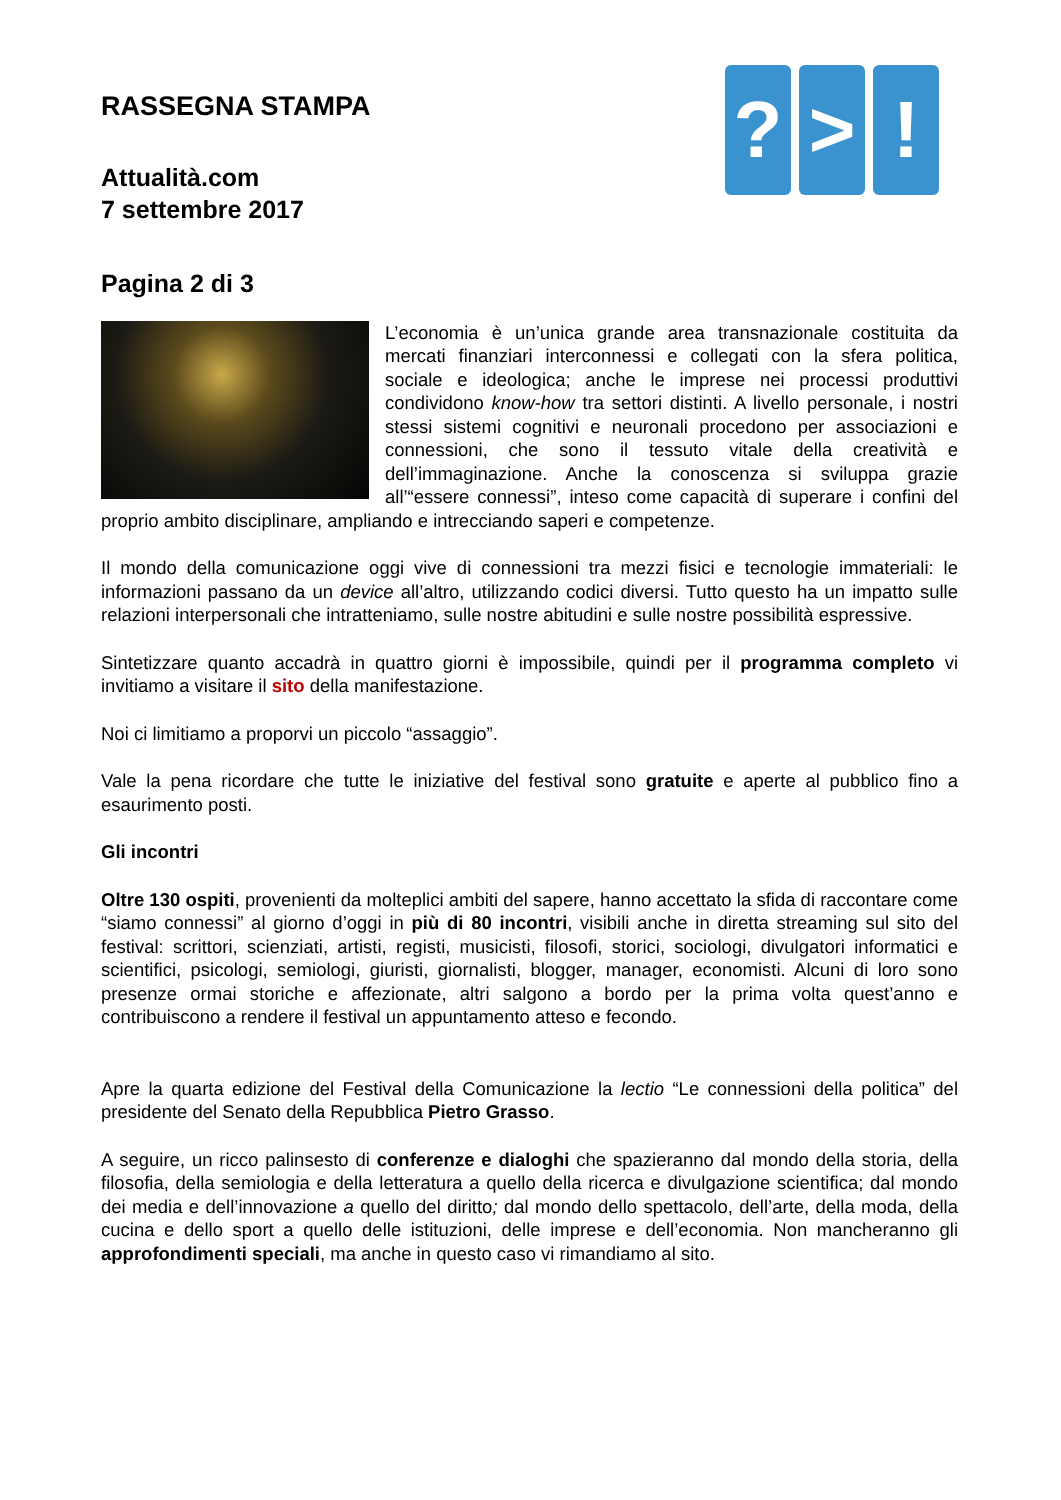? > !
RASSEGNA STAMPA
Attualità.com
7 settembre 2017
Pagina 2 di 3
L’economia è un’unica grande area transnazionale costituita da mercati finanziari interconnessi e collegati con la sfera politica, sociale e ideologica; anche le imprese nei processi produttivi condividono know-how tra settori distinti. A livello personale, i nostri stessi sistemi cognitivi e neuronali procedono per associazioni e connessioni, che sono il tessuto vitale della creatività e dell’immaginazione. Anche la conoscenza si sviluppa grazie all’“essere connessi”, inteso come capacità di superare i confini del proprio ambito disciplinare, ampliando e intrecciando saperi e competenze.
Il mondo della comunicazione oggi vive di connessioni tra mezzi fisici e tecnologie immateriali: le informazioni passano da un device all’altro, utilizzando codici diversi. Tutto questo ha un impatto sulle relazioni interpersonali che intratteniamo, sulle nostre abitudini e sulle nostre possibilità espressive.
Sintetizzare quanto accadrà in quattro giorni è impossibile, quindi per il programma completo vi invitiamo a visitare il sito della manifestazione.
Noi ci limitiamo a proporvi un piccolo “assaggio”.
Vale la pena ricordare che tutte le iniziative del festival sono gratuite e aperte al pubblico fino a esaurimento posti.
Gli incontri
Oltre 130 ospiti, provenienti da molteplici ambiti del sapere, hanno accettato la sfida di raccontare come “siamo connessi” al giorno d’oggi in più di 80 incontri, visibili anche in diretta streaming sul sito del festival: scrittori, scienziati, artisti, registi, musicisti, filosofi, storici, sociologi, divulgatori informatici e scientifici, psicologi, semiologi, giuristi, giornalisti, blogger, manager, economisti. Alcuni di loro sono presenze ormai storiche e affezionate, altri salgono a bordo per la prima volta quest’anno e contribuiscono a rendere il festival un appuntamento atteso e fecondo.
Apre la quarta edizione del Festival della Comunicazione la lectio “Le connessioni della politica” del presidente del Senato della Repubblica Pietro Grasso.
A seguire, un ricco palinsesto di conferenze e dialoghi che spazieranno dal mondo della storia, della filosofia, della semiologia e della letteratura a quello della ricerca e divulgazione scientifica; dal mondo dei media e dell’innovazione a quello del diritto; dal mondo dello spettacolo, dell’arte, della moda, della cucina e dello sport a quello delle istituzioni, delle imprese e dell’economia. Non mancheranno gli approfondimenti speciali, ma anche in questo caso vi rimandiamo al sito.